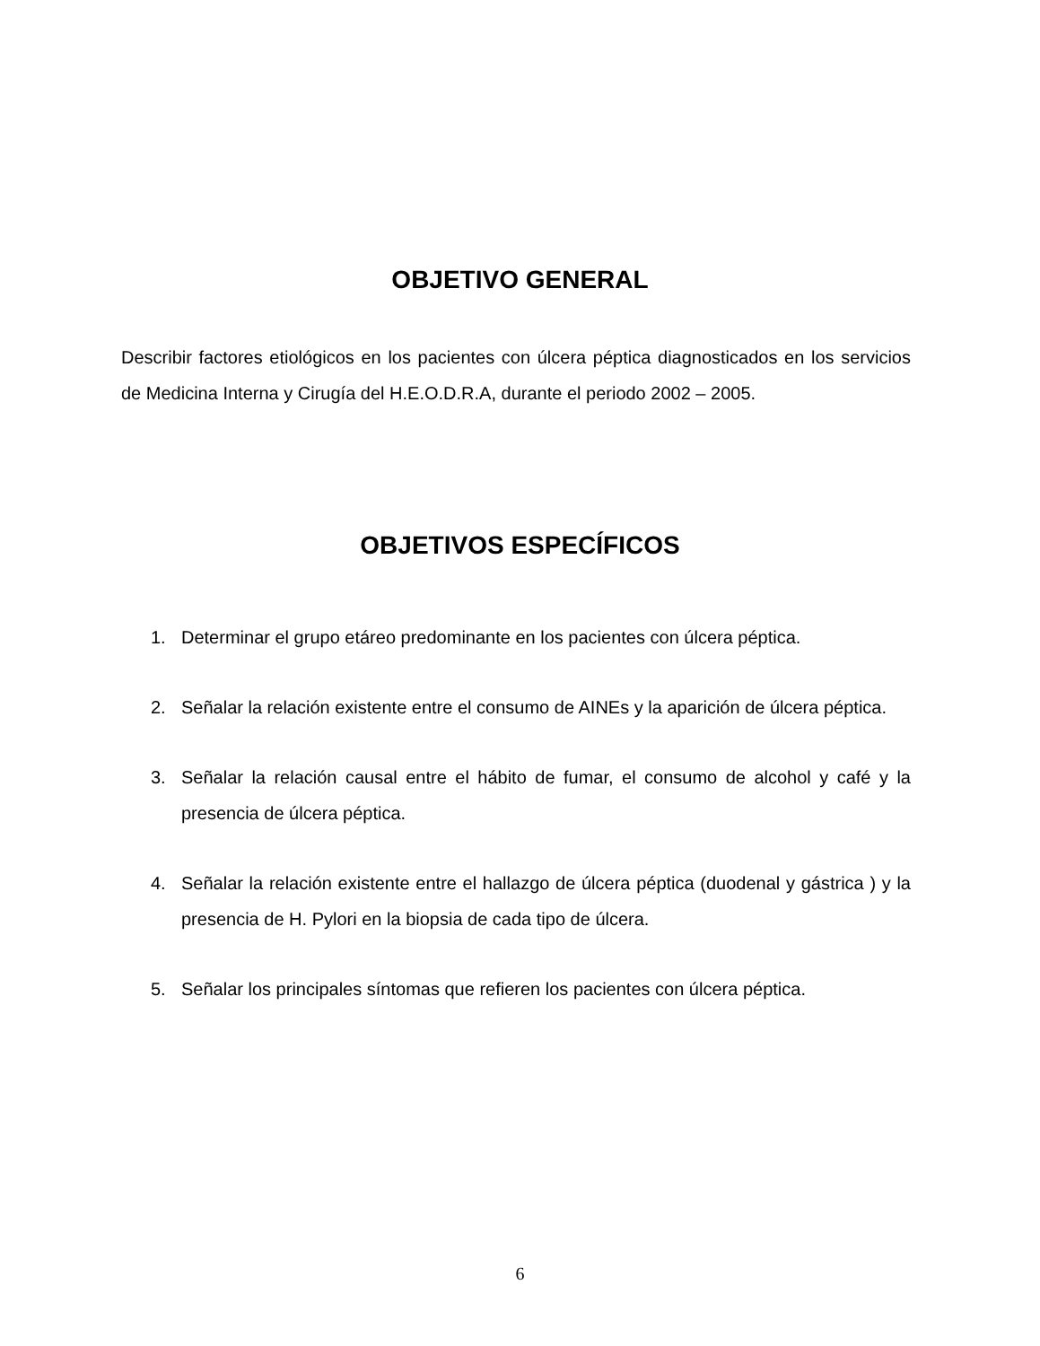OBJETIVO GENERAL
Describir factores etiológicos en los pacientes con úlcera péptica diagnosticados en los servicios de Medicina Interna y Cirugía del H.E.O.D.R.A, durante el periodo 2002 – 2005.
OBJETIVOS ESPECÍFICOS
1. Determinar el grupo etáreo predominante en los pacientes con úlcera péptica.
2. Señalar la relación existente entre el consumo de AINEs y la aparición de úlcera péptica.
3. Señalar la relación causal entre el hábito de fumar, el consumo de alcohol y café y la presencia de úlcera péptica.
4. Señalar la relación existente entre el hallazgo de úlcera péptica (duodenal y gástrica ) y la presencia de H. Pylori en la biopsia de cada tipo de úlcera.
5. Señalar los principales síntomas que refieren los pacientes con úlcera péptica.
6